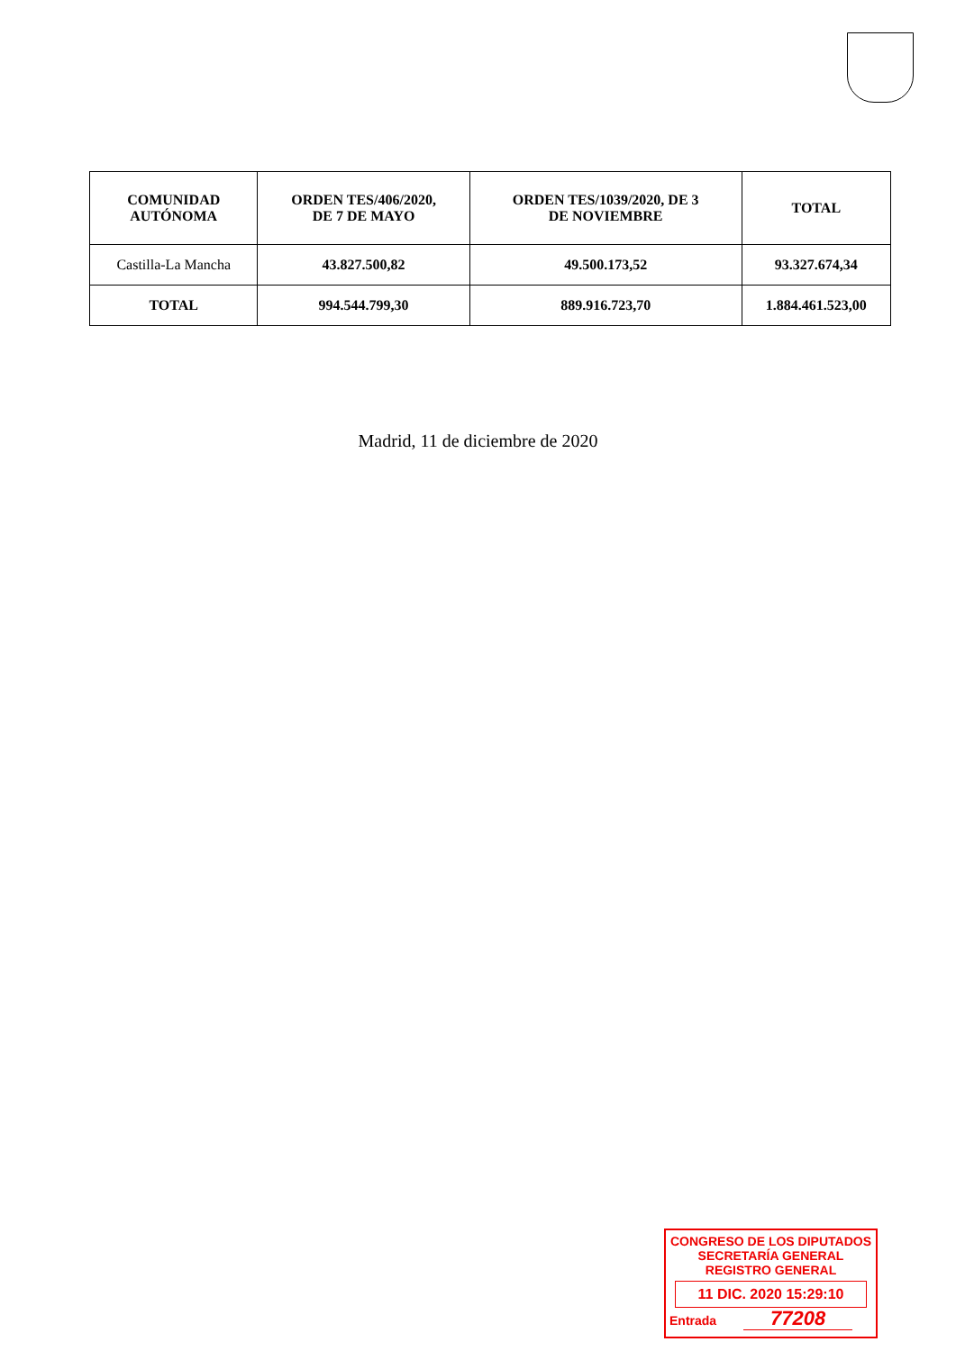| COMUNIDAD AUTÓNOMA | ORDEN TES/406/2020, DE 7 DE MAYO | ORDEN TES/1039/2020, DE 3 DE NOVIEMBRE | TOTAL |
| --- | --- | --- | --- |
| Castilla-La Mancha | 43.827.500,82 | 49.500.173,52 | 93.327.674,34 |
| TOTAL | 994.544.799,30 | 889.916.723,70 | 1.884.461.523,00 |
Madrid, 11 de diciembre de 2020
CONGRESO DE LOS DIPUTADOS
SECRETARÍA GENERAL
REGISTRO GENERAL
11 DIC. 2020 15:29:10
Entrada 77208